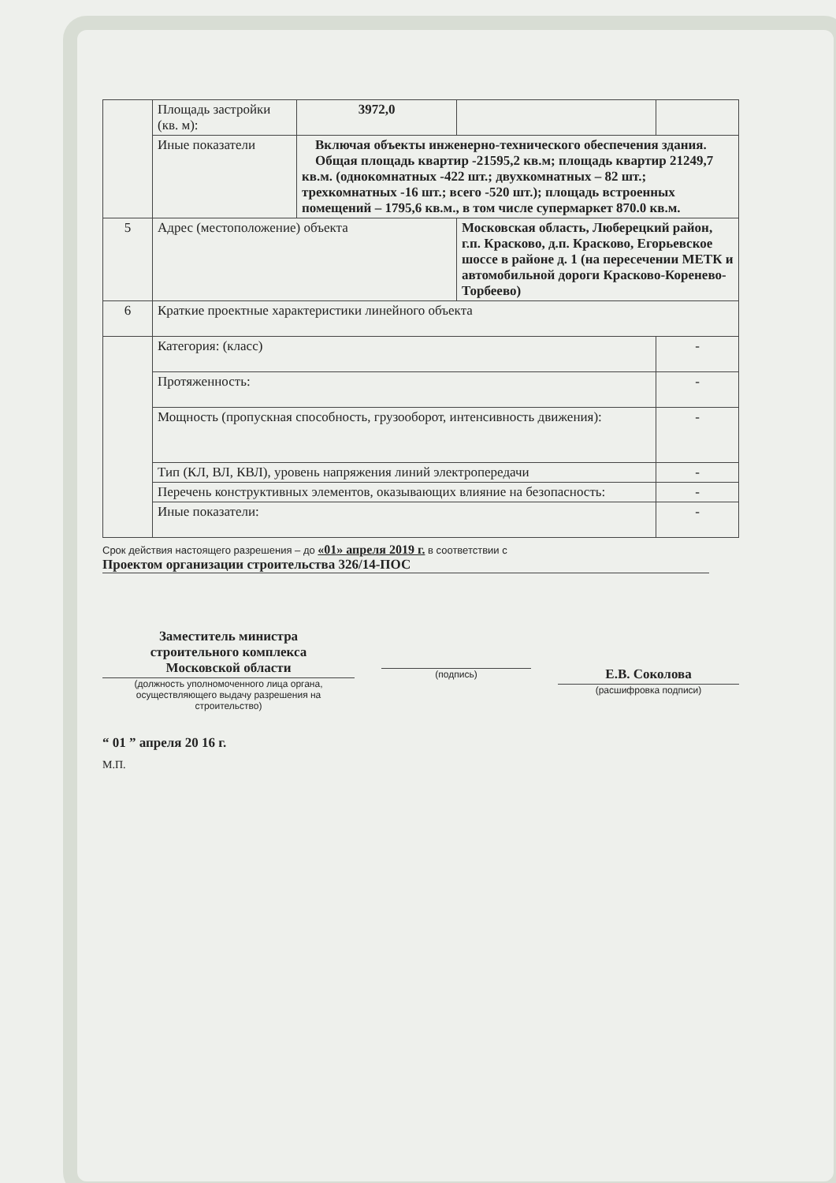| | Площадь застройки (кв. м): | 3972,0 | | |
| | Иные показатели | Включая объекты инженерно-технического обеспечения здания. Общая площадь квартир -21595,2 кв.м; площадь квартир 21249,7 кв.м. (однокомнатных -422 шт.; двухкомнатных – 82 шт.; трехкомнатных -16 шт.; всего -520 шт.); площадь встроенных помещений – 1795,6 кв.м., в том числе супермаркет 870.0 кв.м. | | |
| 5 | Адрес (местоположение) объекта | | Московская область, Люберецкий район, г.п. Красково, д.п. Красково, Егорьевское шоссе в районе д. 1 (на пересечении МЕТК и автомобильной дороги Красково-Коренево-Торбеево) | |
| 6 | Краткие проектные характеристики линейного объекта | | | |
| | Категория: (класс) | | | - |
| | Протяженность: | | | - |
| | Мощность (пропускная способность, грузооборот, интенсивность движения): | | | - |
| | Тип (КЛ, ВЛ, КВЛ), уровень напряжения линий электропередачи | | | - |
| | Перечень конструктивных элементов, оказывающих влияние на безопасность: | | | - |
| | Иные показатели: | | | - |
Срок действия настоящего разрешения – до «01» апреля 2019 г. в соответствии с
Проектом организации строительства 326/14-ПОС
Заместитель министра
строительного комплекса
Московской области
(должность уполномоченного лица органа, осуществляющего выдачу разрешения на строительство)
(подпись)
Е.В. Соколова
(расшифровка подписи)
“ 01 ” апреля 20 16 г.
М.П.